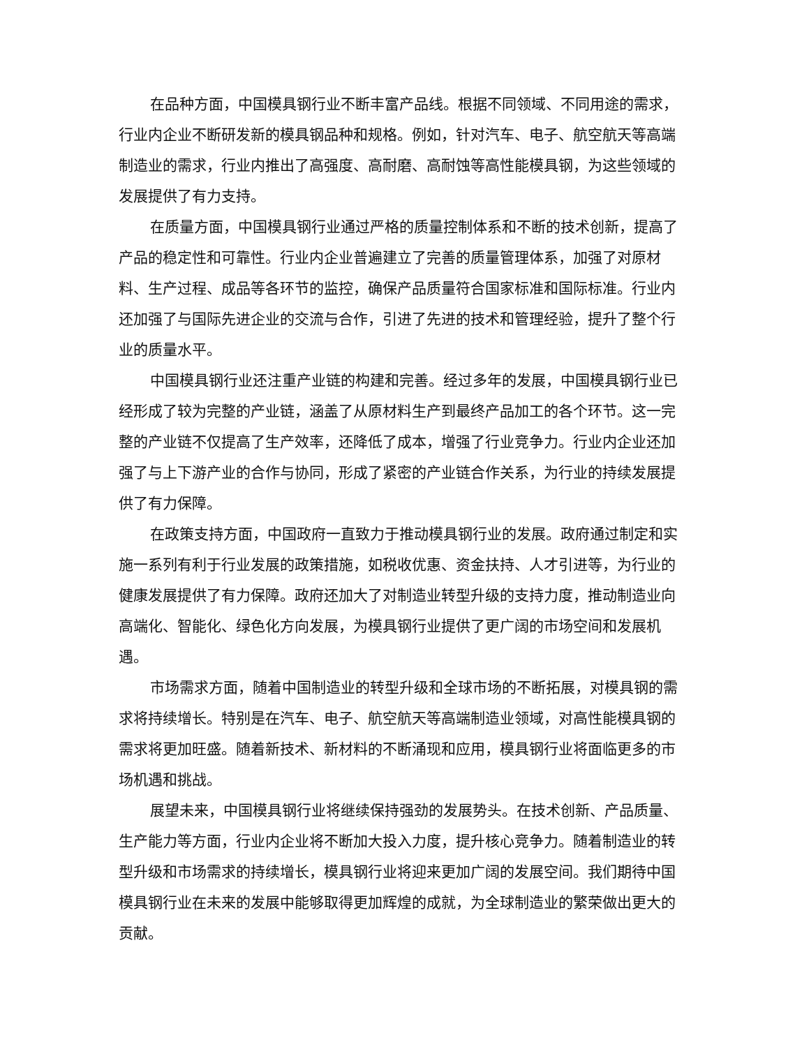在品种方面，中国模具钢行业不断丰富产品线。根据不同领域、不同用途的需求，行业内企业不断研发新的模具钢品种和规格。例如，针对汽车、电子、航空航天等高端制造业的需求，行业内推出了高强度、高耐磨、高耐蚀等高性能模具钢，为这些领域的发展提供了有力支持。
在质量方面，中国模具钢行业通过严格的质量控制体系和不断的技术创新，提高了产品的稳定性和可靠性。行业内企业普遍建立了完善的质量管理体系，加强了对原材料、生产过程、成品等各环节的监控，确保产品质量符合国家标准和国际标准。行业内还加强了与国际先进企业的交流与合作，引进了先进的技术和管理经验，提升了整个行业的质量水平。
中国模具钢行业还注重产业链的构建和完善。经过多年的发展，中国模具钢行业已经形成了较为完整的产业链，涵盖了从原材料生产到最终产品加工的各个环节。这一完整的产业链不仅提高了生产效率，还降低了成本，增强了行业竞争力。行业内企业还加强了与上下游产业的合作与协同，形成了紧密的产业链合作关系，为行业的持续发展提供了有力保障。
在政策支持方面，中国政府一直致力于推动模具钢行业的发展。政府通过制定和实施一系列有利于行业发展的政策措施，如税收优惠、资金扶持、人才引进等，为行业的健康发展提供了有力保障。政府还加大了对制造业转型升级的支持力度，推动制造业向高端化、智能化、绿色化方向发展，为模具钢行业提供了更广阔的市场空间和发展机遇。
市场需求方面，随着中国制造业的转型升级和全球市场的不断拓展，对模具钢的需求将持续增长。特别是在汽车、电子、航空航天等高端制造业领域，对高性能模具钢的需求将更加旺盛。随着新技术、新材料的不断涌现和应用，模具钢行业将面临更多的市场机遇和挑战。
展望未来，中国模具钢行业将继续保持强劲的发展势头。在技术创新、产品质量、生产能力等方面，行业内企业将不断加大投入力度，提升核心竞争力。随着制造业的转型升级和市场需求的持续增长，模具钢行业将迎来更加广阔的发展空间。我们期待中国模具钢行业在未来的发展中能够取得更加辉煌的成就，为全球制造业的繁荣做出更大的贡献。